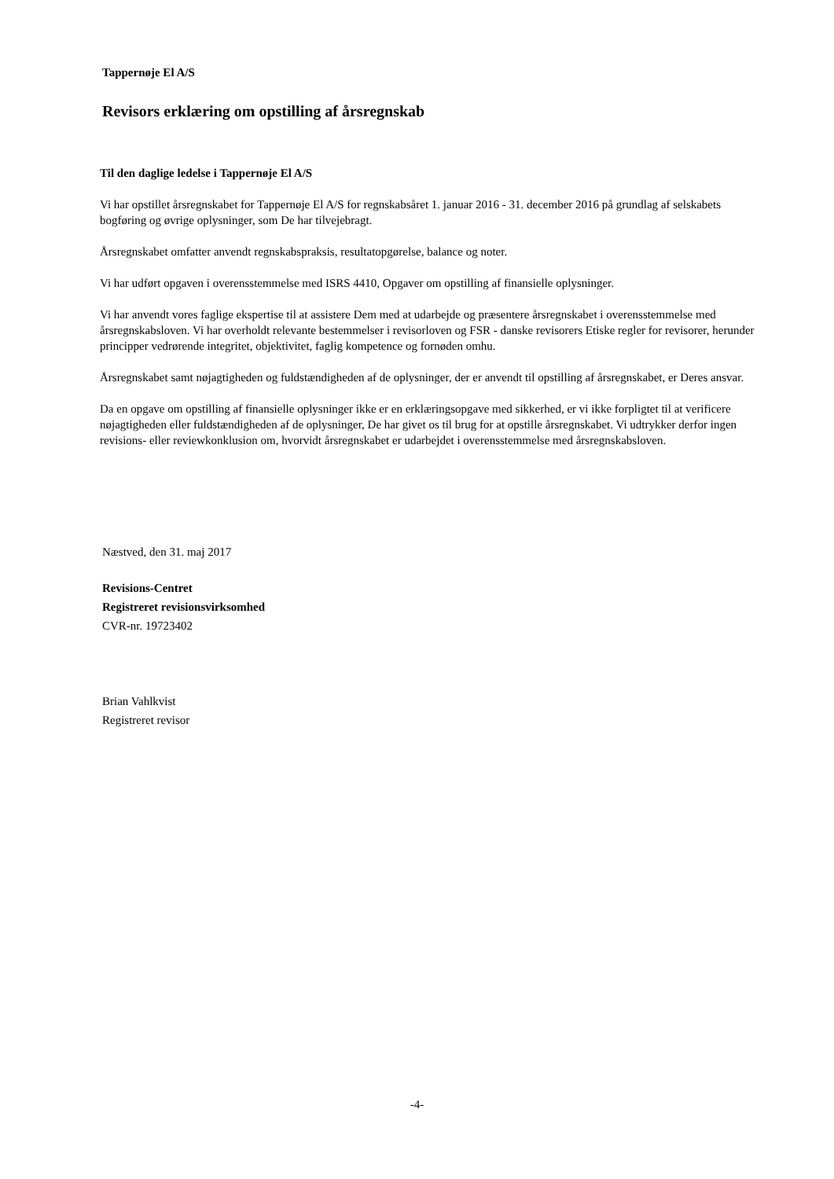Tappernøje El A/S
Revisors erklæring om opstilling af årsregnskab
Til den daglige ledelse i Tappernøje El A/S
Vi har opstillet årsregnskabet for Tappernøje El A/S for regnskabsåret 1. januar 2016 - 31. december 2016 på grundlag af selskabets bogføring og øvrige oplysninger, som De har tilvejebragt.
Årsregnskabet omfatter anvendt regnskabspraksis, resultatopgørelse, balance og noter.
Vi har udført opgaven i overensstemmelse med ISRS 4410, Opgaver om opstilling af finansielle oplysninger.
Vi har anvendt vores faglige ekspertise til at assistere Dem med at udarbejde og præsentere årsregnskabet i overensstemmelse med årsregnskabsloven. Vi har overholdt relevante bestemmelser i revisorloven og FSR - danske revisorers Etiske regler for revisorer, herunder principper vedrørende integritet, objektivitet, faglig kompetence og fornøden omhu.
Årsregnskabet samt nøjagtigheden og fuldstændigheden af de oplysninger, der er anvendt til opstilling af årsregnskabet, er Deres ansvar.
Da en opgave om opstilling af finansielle oplysninger ikke er en erklæringsopgave med sikkerhed, er vi ikke forpligtet til at verificere nøjagtigheden eller fuldstændigheden af de oplysninger, De har givet os til brug for at opstille årsregnskabet. Vi udtrykker derfor ingen revisions- eller reviewkonklusion om, hvorvidt årsregnskabet er udarbejdet i overensstemmelse med årsregnskabsloven.
Næstved, den 31. maj 2017
Revisions-Centret
Registreret revisionsvirksomhed
CVR-nr. 19723402
Brian Vahlkvist
Registreret revisor
-4-